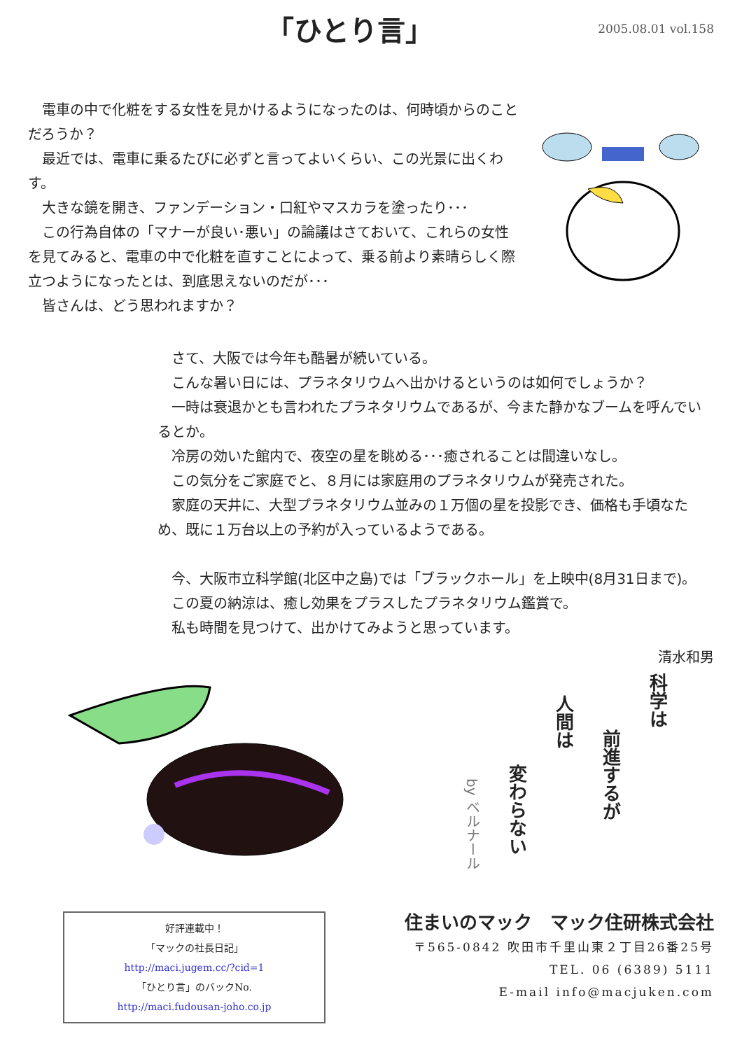「ひとり言」
2005.08.01 vol.158
電車の中で化粧をする女性を見かけるようになったのは、何時頃からのことだろうか？
最近では、電車に乗るたびに必ずと言ってよいくらい、この光景に出くわす。
大きな鏡を開き、ファンデーション・口紅やマスカラを塗ったり･･･
この行為自体の「マナーが良い･悪い」の論議はさておいて、これらの女性を見てみると、電車の中で化粧を直すことによって、乗る前より素晴らしく際立つようになったとは、到底思えないのだが･･･
皆さんは、どう思われますか？
さて、大阪では今年も酷暑が続いている。
こんな暑い日には、プラネタリウムへ出かけるというのは如何でしょうか？
一時は衰退かとも言われたプラネタリウムであるが、今また静かなブームを呼んでいるとか。
冷房の効いた館内で、夜空の星を眺める･･･癒されることは間違いなし。
この気分をご家庭でと、８月には家庭用のプラネタリウムが発売された。
家庭の天井に、大型プラネタリウム並みの１万個の星を投影でき、価格も手頃なため、既に１万台以上の予約が入っているようである。
今、大阪市立科学館(北区中之島)では「ブラックホール」を上映中(8月31日まで)。
この夏の納涼は、癒し効果をプラスしたプラネタリウム鑑賞で。
私も時間を見つけて、出かけてみようと思っています。
清水和男
科学は
前進するが
人間は
変わらない
by ベルナール
好評連載中！
「マックの社長日記」
http://maci.jugem.cc/?cid=1
「ひとり言」のバックNo.
http://maci.fudousan-joho.co.jp
住まいのマック　マック住研株式会社
〒565-0842 吹田市千里山東２丁目26番25号
TEL. 06 (6389) 5111
E-mail info@macjuken.com